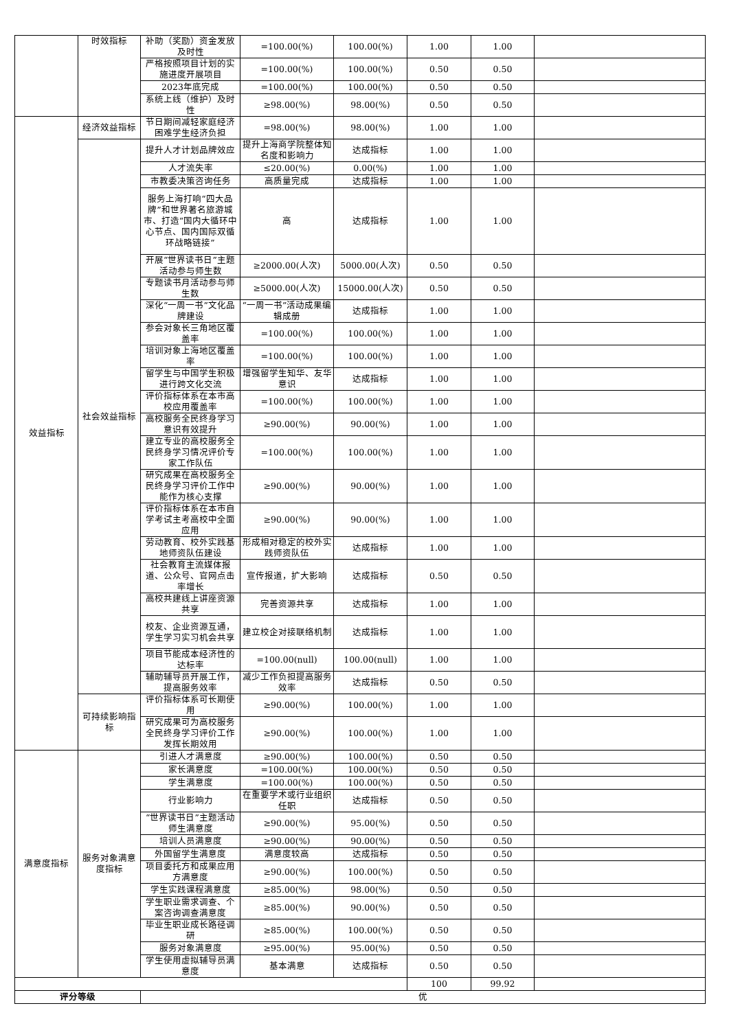| | 时效指标 | 补助（奖励）资金发放及时性 | =100.00(%) | 100.00(%) | 1.00 | 1.00 | |
| | | 严格按照项目计划的实施进度开展项目 | =100.00(%) | 100.00(%) | 0.50 | 0.50 | |
| | | 2023年底完成 | =100.00(%) | 100.00(%) | 0.50 | 0.50 | |
| | | 系统上线（维护）及时性 | ≥98.00(%) | 98.00(%) | 0.50 | 0.50 | |
| 效益指标 | 经济效益指标 | 节日期间减轻家庭经济困难学生经济负担 | =98.00(%) | 98.00(%) | 1.00 | 1.00 | |
| | 社会效益指标 | 提升人才计划品牌效应 | 提升上海商学院整体知名度和影响力 | 达成指标 | 1.00 | 1.00 | |
| | | 人才流失率 | ≤20.00(%) | 0.00(%) | 1.00 | 1.00 | |
| | | 市教委决策咨询任务 | 高质量完成 | 达成指标 | 1.00 | 1.00 | |
| | | 服务上海打响“四大品牌”和世界著名旅游城市、打造“国内大循环中心节点、国内国际双循环战略链接” | 高 | 达成指标 | 1.00 | 1.00 | |
| | | 开展“世界读书日”主题活动参与师生数 | ≥2000.00(人次) | 5000.00(人次) | 0.50 | 0.50 | |
| | | 专题读书月活动参与师生数 | ≥5000.00(人次) | 15000.00(人次) | 0.50 | 0.50 | |
| | | 深化“一周一书”文化品牌建设 | “一周一书”活动成果编辑成册 | 达成指标 | 1.00 | 1.00 | |
| | | 参会对象长三角地区覆盖率 | =100.00(%) | 100.00(%) | 1.00 | 1.00 | |
| | | 培训对象上海地区覆盖率 | =100.00(%) | 100.00(%) | 1.00 | 1.00 | |
| | | 留学生与中国学生积极进行跨文化交流 | 增强留学生知华、友华意识 | 达成指标 | 1.00 | 1.00 | |
| | | 评价指标体系在本市高校应用覆盖率 | =100.00(%) | 100.00(%) | 1.00 | 1.00 | |
| | | 高校服务全民终身学习意识有效提升 | ≥90.00(%) | 90.00(%) | 1.00 | 1.00 | |
| | | 建立专业的高校服务全民终身学习情况评价专家工作队伍 | =100.00(%) | 100.00(%) | 1.00 | 1.00 | |
| | | 研究成果在高校服务全民终身学习评价工作中能作为核心支撑 | ≥90.00(%) | 90.00(%) | 1.00 | 1.00 | |
| | | 评价指标体系在本市自学考试主考高校中全面应用 | ≥90.00(%) | 90.00(%) | 1.00 | 1.00 | |
| | | 劳动教育、校外实践基地师资队伍建设 | 形成相对稳定的校外实践师资队伍 | 达成指标 | 1.00 | 1.00 | |
| | | 社会教育主流媒体报道、公众号、官网点击率增长 | 宣传报道，扩大影响 | 达成指标 | 0.50 | 0.50 | |
| | | 高校共建线上讲座资源共享 | 完善资源共享 | 达成指标 | 1.00 | 1.00 | |
| | | 校友、企业资源互通，学生学习实习机会共享 | 建立校企对接联络机制 | 达成指标 | 1.00 | 1.00 | |
| | | 项目节能成本经济性的达标率 | =100.00(null) | 100.00(null) | 1.00 | 1.00 | |
| | | 辅助辅导员开展工作，提高服务效率 | 减少工作负担提高服务效率 | 达成指标 | 0.50 | 0.50 | |
| | 可持续影响指标 | 评价指标体系可长期使用 | ≥90.00(%) | 100.00(%) | 1.00 | 1.00 | |
| | | 研究成果可为高校服务全民终身学习评价工作发挥长期效用 | ≥90.00(%) | 100.00(%) | 1.00 | 1.00 | |
| 满意度指标 | 服务对象满意度指标 | 引进人才满意度 | ≥90.00(%) | 100.00(%) | 0.50 | 0.50 | |
| | | 家长满意度 | =100.00(%) | 100.00(%) | 0.50 | 0.50 | |
| | | 学生满意度 | =100.00(%) | 100.00(%) | 0.50 | 0.50 | |
| | | 行业影响力 | 在重要学术或行业组织任职 | 达成指标 | 0.50 | 0.50 | |
| | | “世界读书日”主题活动师生满意度 | ≥90.00(%) | 95.00(%) | 0.50 | 0.50 | |
| | | 培训人员满意度 | ≥90.00(%) | 90.00(%) | 0.50 | 0.50 | |
| | | 外国留学生满意度 | 满意度较高 | 达成指标 | 0.50 | 0.50 | |
| | | 项目委托方和成果应用方满意度 | ≥90.00(%) | 100.00(%) | 0.50 | 0.50 | |
| | | 学生实践课程满意度 | ≥85.00(%) | 98.00(%) | 0.50 | 0.50 | |
| | | 学生职业需求调查、个案咨询调查满意度 | ≥85.00(%) | 90.00(%) | 0.50 | 0.50 | |
| | | 毕业生职业成长路径调研 | ≥85.00(%) | 100.00(%) | 0.50 | 0.50 | |
| | | 服务对象满意度 | ≥95.00(%) | 95.00(%) | 0.50 | 0.50 | |
| | | 学生使用虚拟辅导员满意度 | 基本满意 | 达成指标 | 0.50 | 0.50 | |
| | | | | | 100 | 99.92 | |
| 评分等级 | | 优 | | | | | |